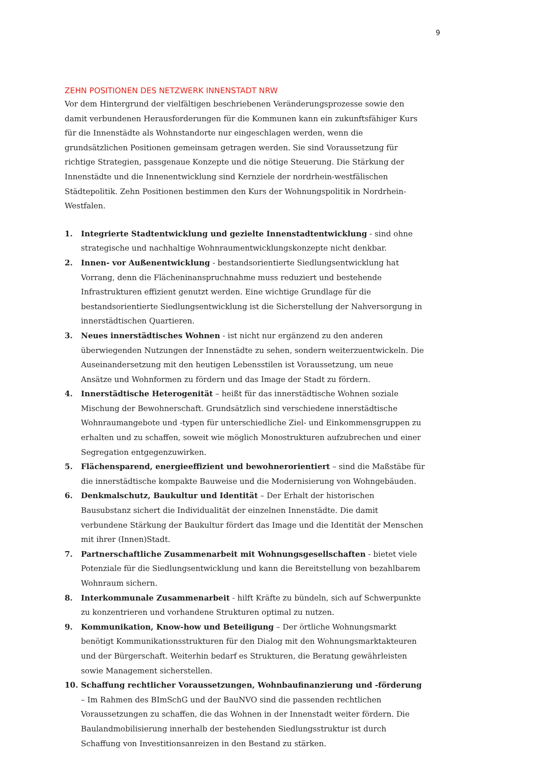9
ZEHN POSITIONEN DES NETZWERK INNENSTADT NRW
Vor dem Hintergrund der vielfältigen beschriebenen Veränderungsprozesse sowie den damit verbundenen Herausforderungen für die Kommunen kann ein zukunftsfähiger Kurs für die Innenstädte als Wohnstandorte nur eingeschlagen werden, wenn die grundsätzlichen Positionen gemeinsam getragen werden. Sie sind Voraussetzung für richtige Strategien, passgenaue Konzepte und die nötige Steuerung. Die Stärkung der Innenstädte und die Innenentwicklung sind Kernziele der nordrhein-westfälischen Städtepolitik. Zehn Positionen bestimmen den Kurs der Wohnungspolitik in Nordrhein-Westfalen.
1. Integrierte Stadtentwicklung und gezielte Innenstadtentwicklung - sind ohne strategische und nachhaltige Wohnraumentwicklungskonzepte nicht denkbar.
2. Innen- vor Außenentwicklung - bestandsorientierte Siedlungsentwicklung hat Vorrang, denn die Flächeninanspruchnahme muss reduziert und bestehende Infrastrukturen effizient genutzt werden. Eine wichtige Grundlage für die bestandsorientierte Siedlungsentwicklung ist die Sicherstellung der Nahversorgung in innerstädtischen Quartieren.
3. Neues innerstädtisches Wohnen - ist nicht nur ergänzend zu den anderen überwiegenden Nutzungen der Innenstädte zu sehen, sondern weiterzuentwickeln. Die Auseinandersetzung mit den heutigen Lebensstilen ist Voraussetzung, um neue Ansätze und Wohnformen zu fördern und das Image der Stadt zu fördern.
4. Innerstädtische Heterogenität – heißt für das innerstädtische Wohnen soziale Mischung der Bewohnerschaft. Grundsätzlich sind verschiedene innerstädtische Wohnraumangebote und -typen für unterschiedliche Ziel- und Einkommensgruppen zu erhalten und zu schaffen, soweit wie möglich Monostrukturen aufzubrechen und einer Segregation entgegenzuwirken.
5. Flächensparend, energieeffizient und bewohnerorientiert – sind die Maßstäbe für die innerstädtische kompakte Bauweise und die Modernisierung von Wohngebäuden.
6. Denkmalschutz, Baukultur und Identität – Der Erhalt der historischen Bausubstanz sichert die Individualität der einzelnen Innenstädte. Die damit verbundene Stärkung der Baukultur fördert das Image und die Identität der Menschen mit ihrer (Innen)Stadt.
7. Partnerschaftliche Zusammenarbeit mit Wohnungsgesellschaften - bietet viele Potenziale für die Siedlungsentwicklung und kann die Bereitstellung von bezahlbarem Wohnraum sichern.
8. Interkommunale Zusammenarbeit - hilft Kräfte zu bündeln, sich auf Schwerpunkte zu konzentrieren und vorhandene Strukturen optimal zu nutzen.
9. Kommunikation, Know-how und Beteiligung – Der örtliche Wohnungsmarkt benötigt Kommunikationsstrukturen für den Dialog mit den Wohnungsmarktakteuren und der Bürgerschaft. Weiterhin bedarf es Strukturen, die Beratung gewährleisten sowie Management sicherstellen.
10. Schaffung rechtlicher Voraussetzungen, Wohnbaufinanzierung und -förderung – Im Rahmen des BImSchG und der BauNVO sind die passenden rechtlichen Voraussetzungen zu schaffen, die das Wohnen in der Innenstadt weiter fördern. Die Baulandmobilisierung innerhalb der bestehenden Siedlungsstruktur ist durch Schaffung von Investitionsanreizen in den Bestand zu stärken.